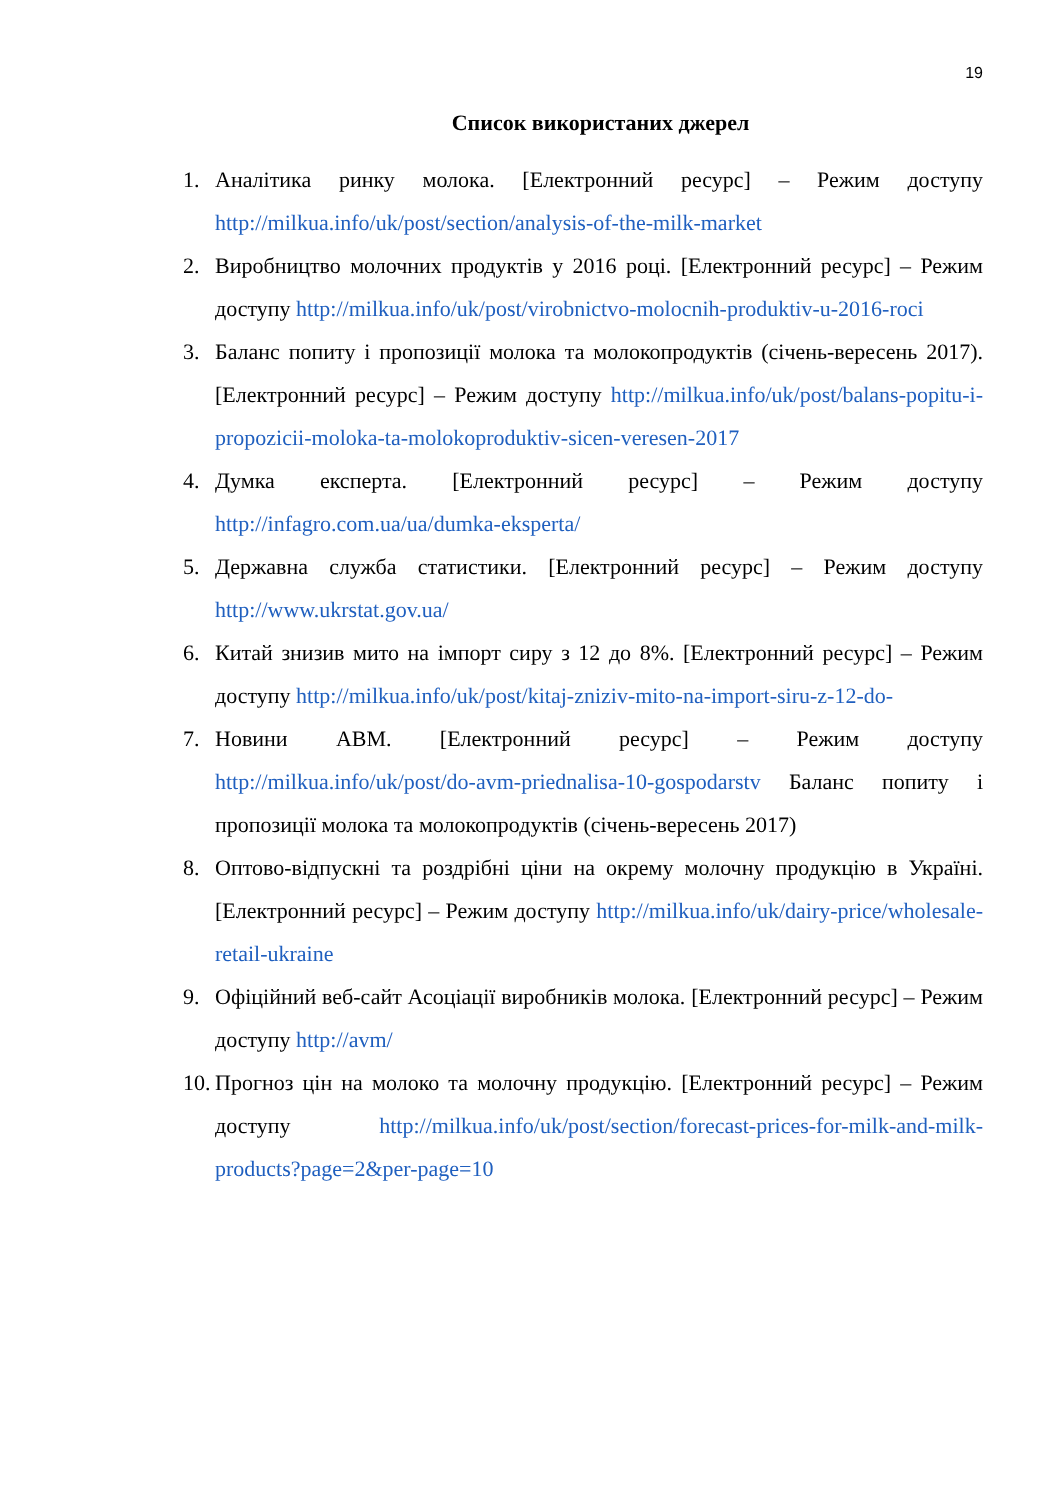19
Список використаних джерел
1. Аналітика ринку молока. [Електронний ресурс] – Режим доступу http://milkua.info/uk/post/section/analysis-of-the-milk-market
2. Виробництво молочних продуктів у 2016 році. [Електронний ресурс] – Режим доступу http://milkua.info/uk/post/virobnictvo-molocnih-produktiv-u-2016-roci
3. Баланс попиту і пропозиції молока та молокопродуктів (січень-вересень 2017). [Електронний ресурс] – Режим доступу http://milkua.info/uk/post/balans-popitu-i-propozicii-moloka-ta-molokoproduktiv-sicen-veresen-2017
4. Думка експерта. [Електронний ресурс] – Режим доступу http://infagro.com.ua/ua/dumka-eksperta/
5. Державна служба статистики. [Електронний ресурс] – Режим доступу http://www.ukrstat.gov.ua/
6. Китай знизив мито на імпорт сиру з 12 до 8%. [Електронний ресурс] – Режим доступу http://milkua.info/uk/post/kitaj-zniziv-mito-na-import-siru-z-12-do-
7. Новини АВМ. [Електронний ресурс] – Режим доступу http://milkua.info/uk/post/do-avm-priednalisa-10-gospodarstv Баланс попиту і пропозиції молока та молокопродуктів (січень-вересень 2017)
8. Оптово-відпускні та роздрібні ціни на окрему молочну продукцію в Україні. [Електронний ресурс] – Режим доступу http://milkua.info/uk/dairy-price/wholesale-retail-ukraine
9. Офіційний веб-сайт Асоціації виробників молока. [Електронний ресурс] – Режим доступу http://avm/
10. Прогноз цін на молоко та молочну продукцію. [Електронний ресурс] – Режим доступу http://milkua.info/uk/post/section/forecast-prices-for-milk-and-milk-products?page=2&per-page=10